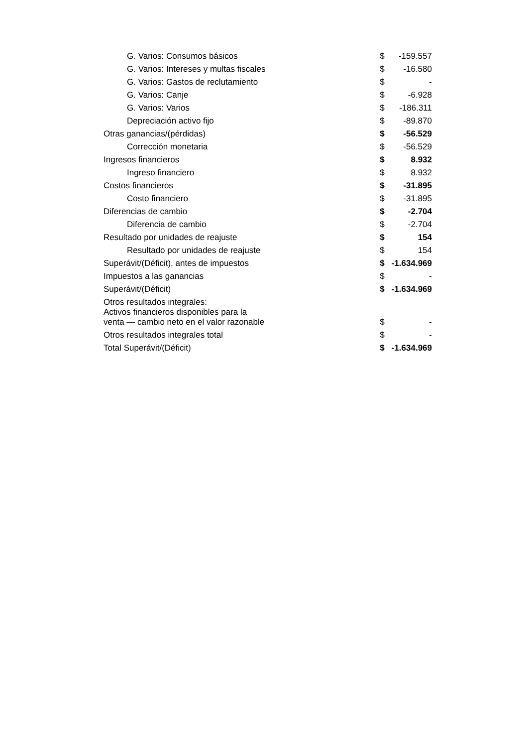| G. Varios: Consumos básicos | $ | -159.557 |
| G. Varios: Intereses y multas fiscales | $ | -16.580 |
| G. Varios: Gastos de reclutamiento | $ | - |
| G. Varios: Canje | $ | -6.928 |
| G. Varios: Varios | $ | -186.311 |
| Depreciación activo fijo | $ | -89.870 |
| Otras ganancias/(pérdidas) | $ | -56.529 |
| Corrección monetaria | $ | -56.529 |
| Ingresos financieros | $ | 8.932 |
| Ingreso financiero | $ | 8.932 |
| Costos financieros | $ | -31.895 |
| Costo financiero | $ | -31.895 |
| Diferencias de cambio | $ | -2.704 |
| Diferencia de cambio | $ | -2.704 |
| Resultado por unidades de reajuste | $ | 154 |
| Resultado por unidades de reajuste | $ | 154 |
| Superávit/(Déficit), antes de impuestos | $ | -1.634.969 |
| Impuestos a las ganancias | $ | - |
| Superávit/(Déficit) | $ | -1.634.969 |
| Otros resultados integrales: | | |
| Activos financieros disponibles para la venta — cambio neto en el valor razonable | $ | - |
| Otros resultados integrales total | $ | - |
| Total Superávit/(Déficit) | $ | -1.634.969 |